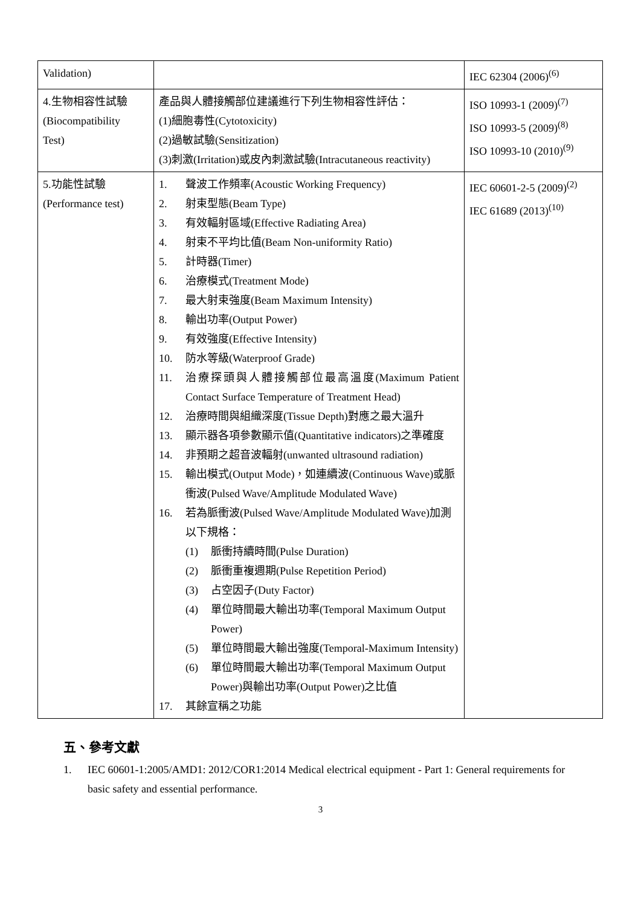| Validation) | | IEC 62304 (2006)<sup>(6)</sup> |
| 4.生物相容性試驗 (Biocompatibility Test) | 產品與人體接觸部位建議進行下列生物相容性評估： (1)細胞毒性(Cytotoxicity) (2)過敏試驗(Sensitization) (3)刺激(Irritation)或皮內刺激試驗(Intracutaneous reactivity) | ISO 10993-1 (2009)<sup>(7)</sup> ISO 10993-5 (2009)<sup>(8)</sup> ISO 10993-10 (2010)<sup>(9)</sup> |
| 5.功能性試驗 (Performance test) | 1. 聲波工作頻率(Acoustic Working Frequency) 2. 射束型態(Beam Type) 3. 有效輻射區域(Effective Radiating Area) 4. 射束不平均比值(Beam Non-uniformity Ratio) 5. 計時器(Timer) 6. 治療模式(Treatment Mode) 7. 最大射束強度(Beam Maximum Intensity) 8. 輸出功率(Output Power) 9. 有效強度(Effective Intensity) 10. 防水等級(Waterproof Grade) 11. 治療探頭與人體接觸部位最高溫度(Maximum Patient Contact Surface Temperature of Treatment Head) 12. 治療時間與組織深度(Tissue Depth)對應之最大溫升 13. 顯示器各項參數顯示值(Quantitative indicators)之準確度 14. 非預期之超音波輻射(unwanted ultrasound radiation) 15. 輸出模式(Output Mode)，如連續波(Continuous Wave)或脈衝波(Pulsed Wave/Amplitude Modulated Wave) 16. 若為脈衝波(Pulsed Wave/Amplitude Modulated Wave)加測以下規格： (1) 脈衝持續時間(Pulse Duration) (2) 脈衝重複週期(Pulse Repetition Period) (3) 占空因子(Duty Factor) (4) 單位時間最大輸出功率(Temporal Maximum Output Power) (5) 單位時間最大輸出強度(Temporal-Maximum Intensity) (6) 單位時間最大輸出功率(Temporal Maximum Output Power)與輸出功率(Output Power)之比值 17. 其餘宣稱之功能 | IEC 60601-2-5 (2009)<sup>(2)</sup> IEC 61689 (2013)<sup>(10)</sup> |
五、參考文獻
1. IEC 60601-1:2005/AMD1: 2012/COR1:2014 Medical electrical equipment - Part 1: General requirements for basic safety and essential performance.
3